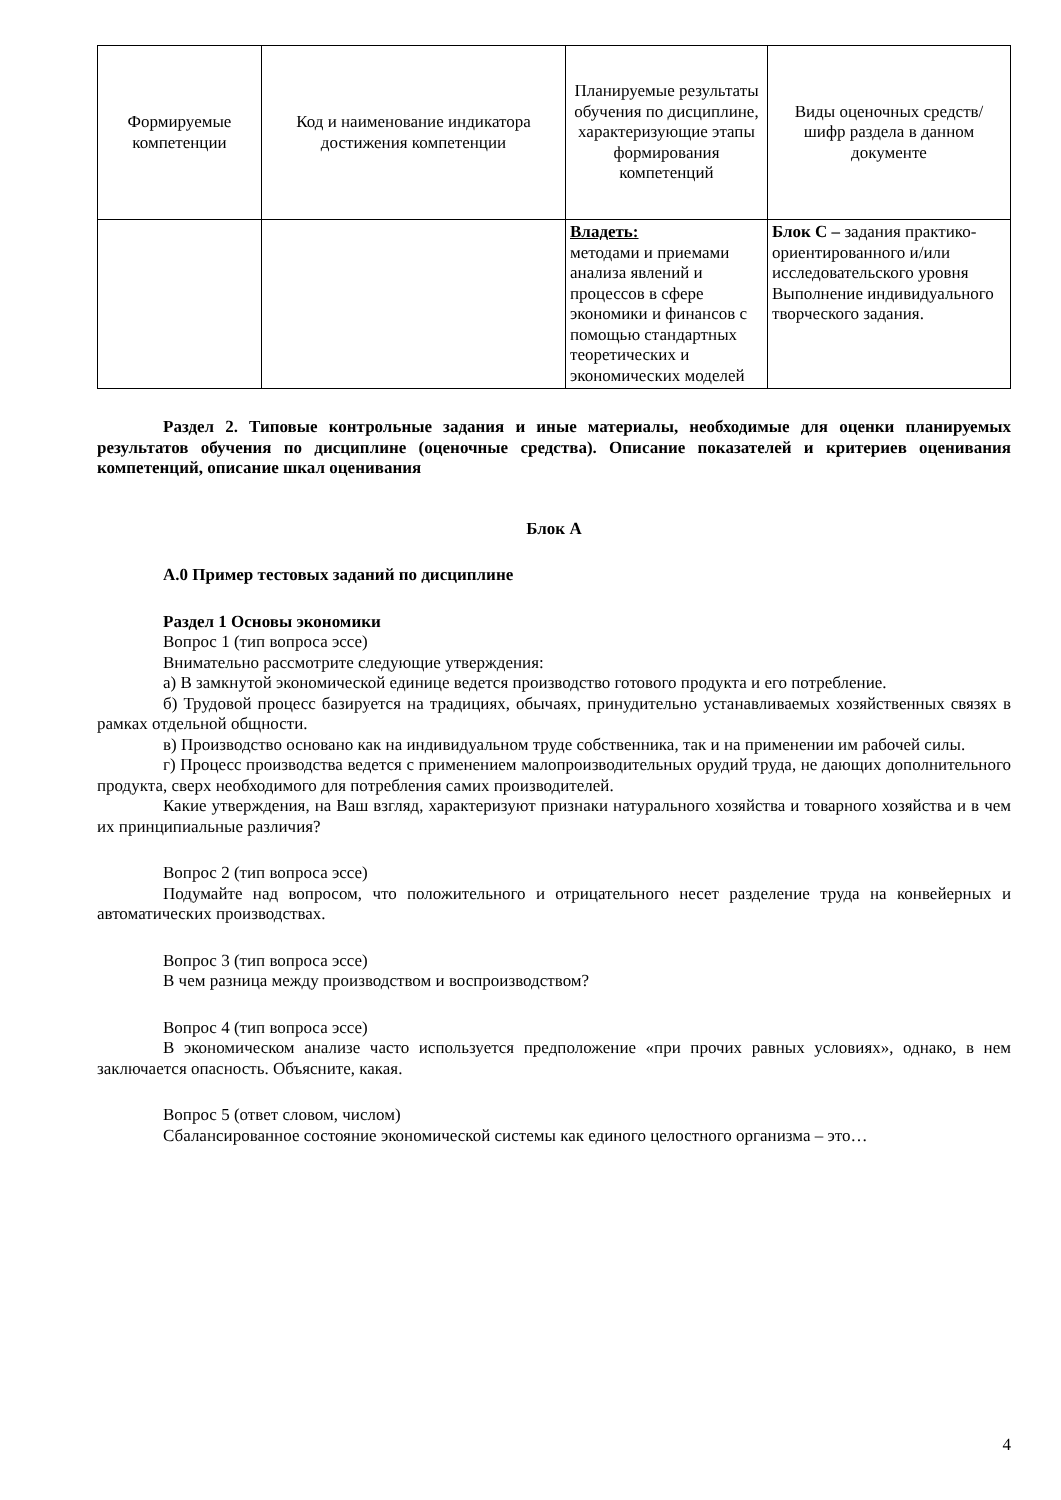| Формируемые компетенции | Код и наименование индикатора достижения компетенции | Планируемые результаты обучения по дисциплине, характеризующие этапы формирования компетенций | Виды оценочных средств/ шифр раздела в данном документе |
| --- | --- | --- | --- |
| | | Владеть: методами и приемами анализа явлений и процессов в сфере экономики и финансов с помощью стандартных теоретических и экономических моделей | Блок С – задания практико-ориентированного и/или исследовательского уровня Выполнение индивидуального творческого задания. |
Раздел 2. Типовые контрольные задания и иные материалы, необходимые для оценки планируемых результатов обучения по дисциплине (оценочные средства). Описание показателей и критериев оценивания компетенций, описание шкал оценивания
Блок А
А.0 Пример тестовых заданий по дисциплине
Раздел 1 Основы экономики
Вопрос 1 (тип вопроса эссе)
Внимательно рассмотрите следующие утверждения:
а) В замкнутой экономической единице ведется производство готового продукта и его потребление.
б) Трудовой процесс базируется на традициях, обычаях, принудительно устанавливаемых хозяйственных связях в рамках отдельной общности.
в) Производство основано как на индивидуальном труде собственника, так и на применении им рабочей силы.
г) Процесс производства ведется с применением малопроизводительных орудий труда, не дающих дополнительного продукта, сверх необходимого для потребления самих производителей.
Какие утверждения, на Ваш взгляд, характеризуют признаки натурального хозяйства и товарного хозяйства и в чем их принципиальные различия?
Вопрос 2 (тип вопроса эссе)
Подумайте над вопросом, что положительного и отрицательного несет разделение труда на конвейерных и автоматических производствах.
Вопрос 3 (тип вопроса эссе)
В чем разница между производством и воспроизводством?
Вопрос 4 (тип вопроса эссе)
В экономическом анализе часто используется предположение «при прочих равных условиях», однако, в нем заключается опасность. Объясните, какая.
Вопрос 5 (ответ словом, числом)
Сбалансированное состояние экономической системы как единого целостного организма – это…
4